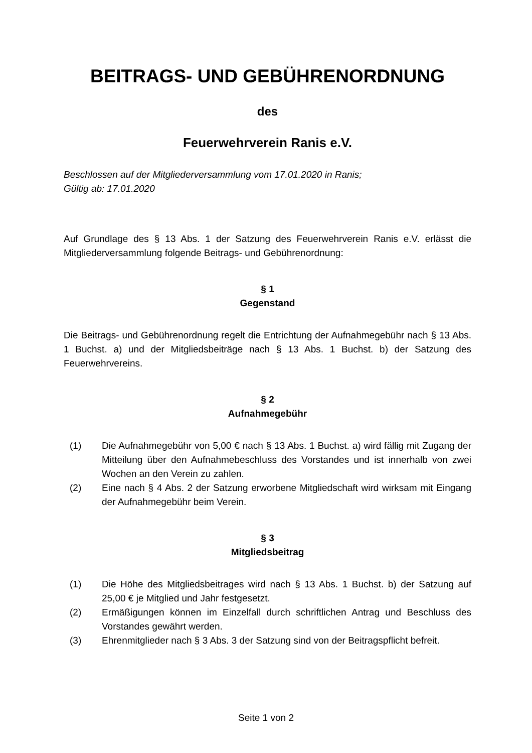BEITRAGS- UND GEBÜHRENORDNUNG
des
Feuerwehrverein Ranis e.V.
Beschlossen auf der Mitgliederversammlung vom 17.01.2020 in Ranis;
Gültig ab: 17.01.2020
Auf Grundlage des § 13 Abs. 1 der Satzung des Feuerwehrverein Ranis e.V. erlässt die Mitgliederversammlung folgende Beitrags- und Gebührenordnung:
§ 1
Gegenstand
Die Beitrags- und Gebührenordnung regelt die Entrichtung der Aufnahmegebühr nach § 13 Abs. 1 Buchst. a) und der Mitgliedsbeiträge nach § 13 Abs. 1 Buchst. b) der Satzung des Feuerwehrvereins.
§ 2
Aufnahmegebühr
(1) Die Aufnahmegebühr von 5,00 € nach § 13 Abs. 1 Buchst. a) wird fällig mit Zugang der Mitteilung über den Aufnahmebeschluss des Vorstandes und ist innerhalb von zwei Wochen an den Verein zu zahlen.
(2) Eine nach § 4 Abs. 2 der Satzung erworbene Mitgliedschaft wird wirksam mit Eingang der Aufnahmegebühr beim Verein.
§ 3
Mitgliedsbeitrag
(1) Die Höhe des Mitgliedsbeitrages wird nach § 13 Abs. 1 Buchst. b) der Satzung auf 25,00 € je Mitglied und Jahr festgesetzt.
(2) Ermäßigungen können im Einzelfall durch schriftlichen Antrag und Beschluss des Vorstandes gewährt werden.
(3) Ehrenmitglieder nach § 3 Abs. 3 der Satzung sind von der Beitragspflicht befreit.
Seite 1 von 2